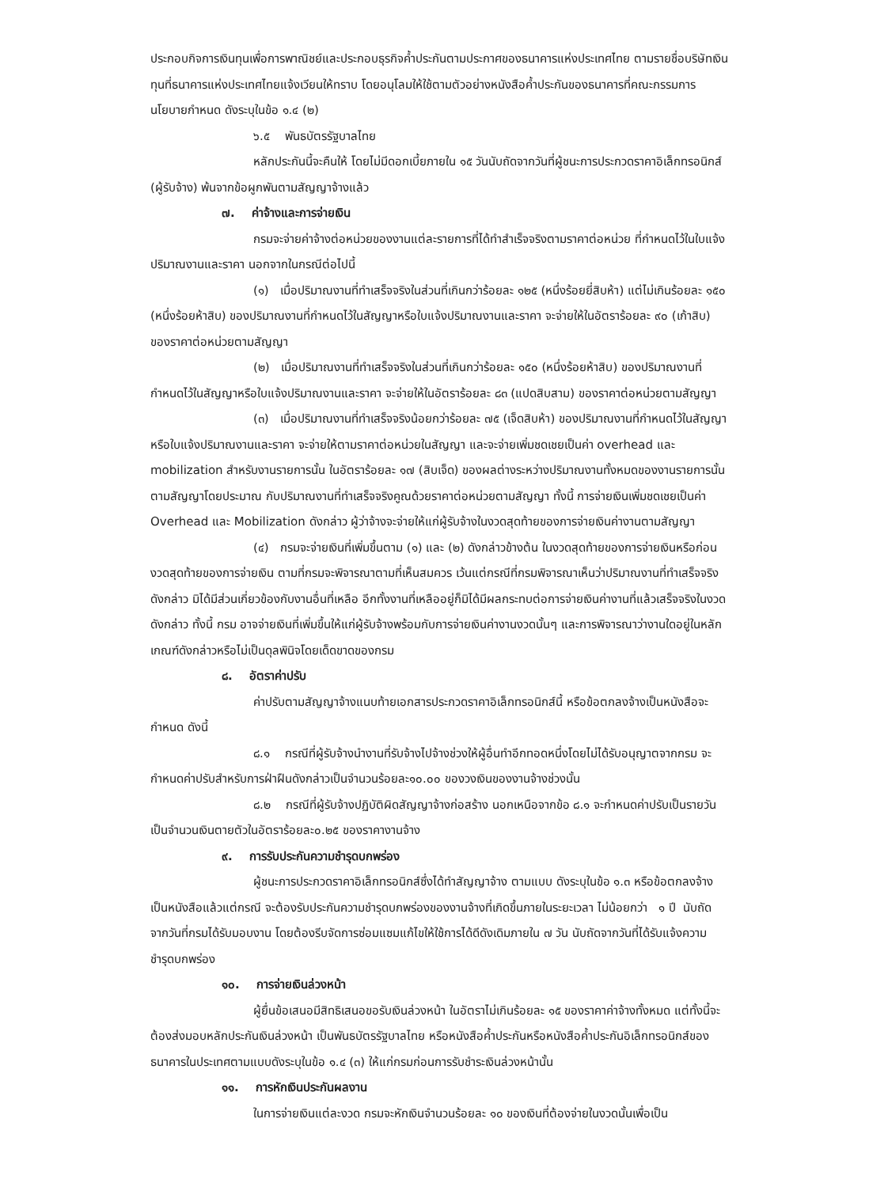ประกอบกิจการเงินทุนเพื่อการพาณิชย์และประกอบธุรกิจค้ำประกันตามประกาศของธนาคารแห่งประเทศไทย ตามรายชื่อบริษัทเงินทุนที่ธนาคารแห่งประเทศไทยแจ้งเวียนให้ทราบ โดยอนุโลมให้ใช้ตามตัวอย่างหนังสือค้ำประกันของธนาคารที่คณะกรรมการนโยบายกำหนด ดังระบุในข้อ ๑.๔ (๒)
๖.๕ พันธบัตรรัฐบาลไทย
หลักประกันนี้จะคืนให้ โดยไม่มีดอกเบี้ยภายใน ๑๕ วันนับถัดจากวันที่ผู้ชนะการประกวดราคาอิเล็กทรอนิกส์ (ผู้รับจ้าง) พ้นจากข้อผูกพันตามสัญญาจ้างแล้ว
๗. ค่าจ้างและการจ่ายเงิน
กรมจะจ่ายค่าจ้างต่อหน่วยของงานแต่ละรายการที่ได้ทำสำเร็จจริงตามราคาต่อหน่วย ที่กำหนดไว้ในใบแจ้งปริมาณงานและราคา นอกจากในกรณีต่อไปนี้
(๑) เมื่อปริมาณงานที่ทำเสร็จจริงในส่วนที่เกินกว่าร้อยละ ๑๒๕ (หนึ่งร้อยยี่สิบห้า) แต่ไม่เกินร้อยละ ๑๕๐ (หนึ่งร้อยห้าสิบ) ของปริมาณงานที่กำหนดไว้ในสัญญาหรือใบแจ้งปริมาณงานและราคา จะจ่ายให้ในอัตราร้อยละ ๙๐ (เก้าสิบ) ของราคาต่อหน่วยตามสัญญา
(๒) เมื่อปริมาณงานที่ทำเสร็จจริงในส่วนที่เกินกว่าร้อยละ ๑๕๐ (หนึ่งร้อยห้าสิบ) ของปริมาณงานที่กำหนดไว้ในสัญญาหรือใบแจ้งปริมาณงานและราคา จะจ่ายให้ในอัตราร้อยละ ๘๓ (แปดสิบสาม) ของราคาต่อหน่วยตามสัญญา
(๓) เมื่อปริมาณงานที่ทำเสร็จจริงน้อยกว่าร้อยละ ๗๕ (เจ็ดสิบห้า) ของปริมาณงานที่กำหนดไว้ในสัญญาหรือใบแจ้งปริมาณงานและราคา จะจ่ายให้ตามราคาต่อหน่วยในสัญญา และจะจ่ายเพิ่มชดเชยเป็นค่า overhead และ mobilization สำหรับงานรายการนั้น ในอัตราร้อยละ ๑๗ (สิบเจ็ด) ของผลต่างระหว่างปริมาณงานทั้งหมดของงานรายการนั้นตามสัญญาโดยประมาณ กับปริมาณงานที่ทำเสร็จจริงคูณด้วยราคาต่อหน่วยตามสัญญา ทั้งนี้ การจ่ายเงินเพิ่มชดเชยเป็นค่า Overhead และ Mobilization ดังกล่าว ผู้ว่าจ้างจะจ่ายให้แก่ผู้รับจ้างในงวดสุดท้ายของการจ่ายเงินค่างานตามสัญญา
(๔) กรมจะจ่ายเงินที่เพิ่มขึ้นตาม (๑) และ (๒) ดังกล่าวข้างต้น ในงวดสุดท้ายของการจ่ายเงินหรือก่อนงวดสุดท้ายของการจ่ายเงิน ตามที่กรมจะพิจารณาตามที่เห็นสมควร เว้นแต่กรณีที่กรมพิจารณาเห็นว่าปริมาณงานที่ทำเสร็จจริงดังกล่าว มิได้มีส่วนเกี่ยวข้องกับงานอื่นที่เหลือ อีกทั้งงานที่เหลืออยู่ก็มิได้มีผลกระทบต่อการจ่ายเงินค่างานที่แล้วเสร็จจริงในงวดดังกล่าว ทั้งนี้ กรม อาจจ่ายเงินที่เพิ่มขึ้นให้แก่ผู้รับจ้างพร้อมกับการจ่ายเงินค่างานงวดนั้นๆ และการพิจารณาว่างานใดอยู่ในหลักเกณฑ์ดังกล่าวหรือไม่เป็นดุลพินิจโดยเด็ดขาดของกรม
๘. อัตราค่าปรับ
ค่าปรับตามสัญญาจ้างแนบท้ายเอกสารประกวดราคาอิเล็กทรอนิกส์นี้ หรือข้อตกลงจ้างเป็นหนังสือจะกำหนด ดังนี้
๘.๑ กรณีที่ผู้รับจ้างนำงานที่รับจ้างไปจ้างช่วงให้ผู้อื่นทำอีกทอดหนึ่งโดยไม่ได้รับอนุญาตจากกรม จะกำหนดค่าปรับสำหรับการฝ่าฝืนดังกล่าวเป็นจำนวนร้อยละ๑๐.๐๐ ของวงเงินของงานจ้างช่วงนั้น
๘.๒ กรณีที่ผู้รับจ้างปฏิบัติผิดสัญญาจ้างก่อสร้าง นอกเหนือจากข้อ ๘.๑ จะกำหนดค่าปรับเป็นรายวันเป็นจำนวนเงินตายตัวในอัตราร้อยละ๐.๒๕ ของราคางานจ้าง
๙. การรับประกันความชำรุดบกพร่อง
ผู้ชนะการประกวดราคาอิเล็กทรอนิกส์ซึ่งได้ทำสัญญาจ้าง ตามแบบ ดังระบุในข้อ ๑.๓ หรือข้อตกลงจ้างเป็นหนังสือแล้วแต่กรณี จะต้องรับประกันความชำรุดบกพร่องของงานจ้างที่เกิดขึ้นภายในระยะเวลา ไม่น้อยกว่า ๑ ปี นับถัดจากวันที่กรมได้รับมอบงาน โดยต้องรีบจัดการซ่อมแซมแก้ไขให้ใช้การได้ดีดังเดิมภายใน ๗ วัน นับถัดจากวันที่ได้รับแจ้งความชำรุดบกพร่อง
๑๐. การจ่ายเงินล่วงหน้า
ผู้ยื่นข้อเสนอมีสิทธิเสนอขอรับเงินล่วงหน้า ในอัตราไม่เกินร้อยละ ๑๕ ของราคาค่าจ้างทั้งหมด แต่ทั้งนี้จะต้องส่งมอบหลักประกันเงินล่วงหน้า เป็นพันธบัตรรัฐบาลไทย หรือหนังสือค้ำประกันหรือหนังสือค้ำประกันอิเล็กทรอนิกส์ของธนาคารในประเทศตามแบบดังระบุในข้อ ๑.๔ (๓) ให้แก่กรมก่อนการรับชำระเงินล่วงหน้านั้น
๑๑. การหักเงินประกันผลงาน
ในการจ่ายเงินแต่ละงวด กรมจะหักเงินจำนวนร้อยละ ๑๐ ของเงินที่ต้องจ่ายในงวดนั้นเพื่อเป็น